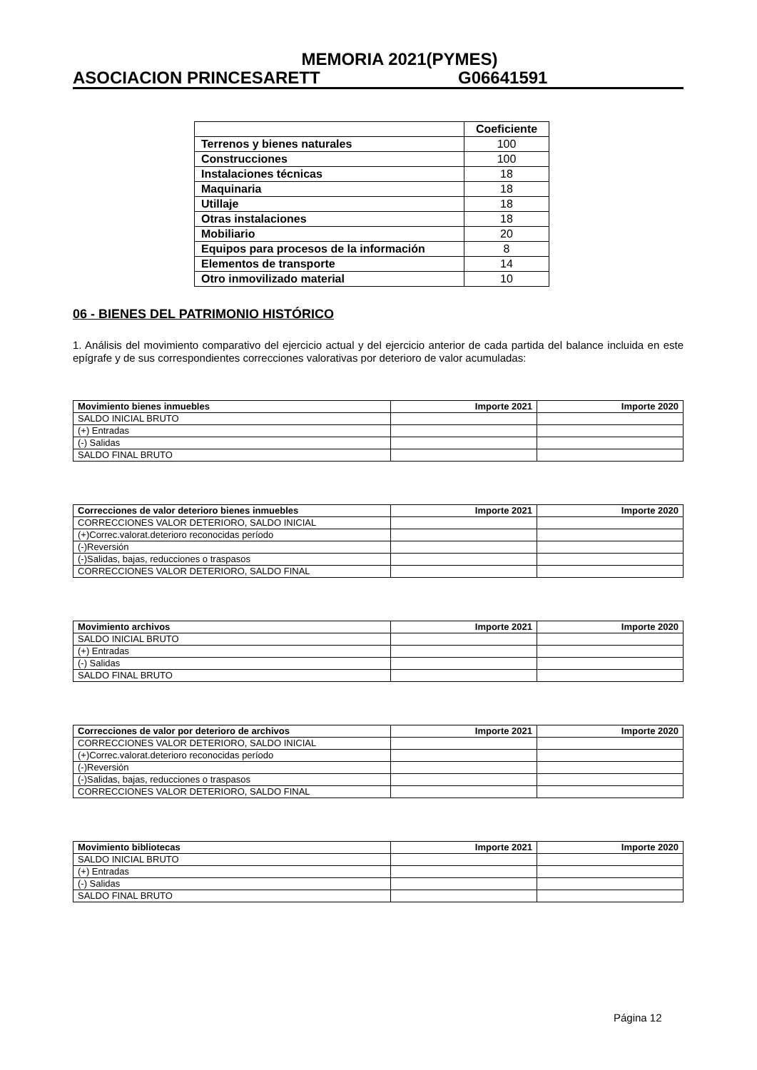MEMORIA 2021(PYMES)
ASOCIACION PRINCESARETT G06641591
| | Coeficiente |
| Terrenos y bienes naturales | 100 |
| Construcciones | 100 |
| Instalaciones técnicas | 18 |
| Maquinaria | 18 |
| Utillaje | 18 |
| Otras instalaciones | 18 |
| Mobiliario | 20 |
| Equipos para procesos de la información | 8 |
| Elementos de transporte | 14 |
| Otro inmovilizado material | 10 |
06 - BIENES DEL PATRIMONIO HISTÓRICO
1. Análisis del movimiento comparativo del ejercicio actual y del ejercicio anterior de cada partida del balance incluida en este epígrafe y de sus correspondientes correcciones valorativas por deterioro de valor acumuladas:
| Movimiento bienes inmuebles | Importe 2021 | Importe 2020 |
| --- | --- | --- |
| SALDO INICIAL BRUTO | | |
| (+) Entradas | | |
| (-) Salidas | | |
| SALDO FINAL BRUTO | | |
| Correcciones de valor deterioro bienes inmuebles | Importe 2021 | Importe 2020 |
| --- | --- | --- |
| CORRECCIONES VALOR DETERIORO, SALDO INICIAL | | |
| (+)Correc.valorat.deterioro reconocidas período | | |
| (-)Reversión | | |
| (-)Salidas, bajas, reducciones o traspasos | | |
| CORRECCIONES VALOR DETERIORO, SALDO FINAL | | |
| Movimiento archivos | Importe 2021 | Importe 2020 |
| --- | --- | --- |
| SALDO INICIAL BRUTO | | |
| (+) Entradas | | |
| (-) Salidas | | |
| SALDO FINAL BRUTO | | |
| Correcciones de valor por deterioro de archivos | Importe 2021 | Importe 2020 |
| --- | --- | --- |
| CORRECCIONES VALOR DETERIORO, SALDO INICIAL | | |
| (+)Correc.valorat.deterioro reconocidas período | | |
| (-)Reversión | | |
| (-)Salidas, bajas, reducciones o traspasos | | |
| CORRECCIONES VALOR DETERIORO, SALDO FINAL | | |
| Movimiento bibliotecas | Importe 2021 | Importe 2020 |
| --- | --- | --- |
| SALDO INICIAL BRUTO | | |
| (+) Entradas | | |
| (-) Salidas | | |
| SALDO FINAL BRUTO | | |
Página 12